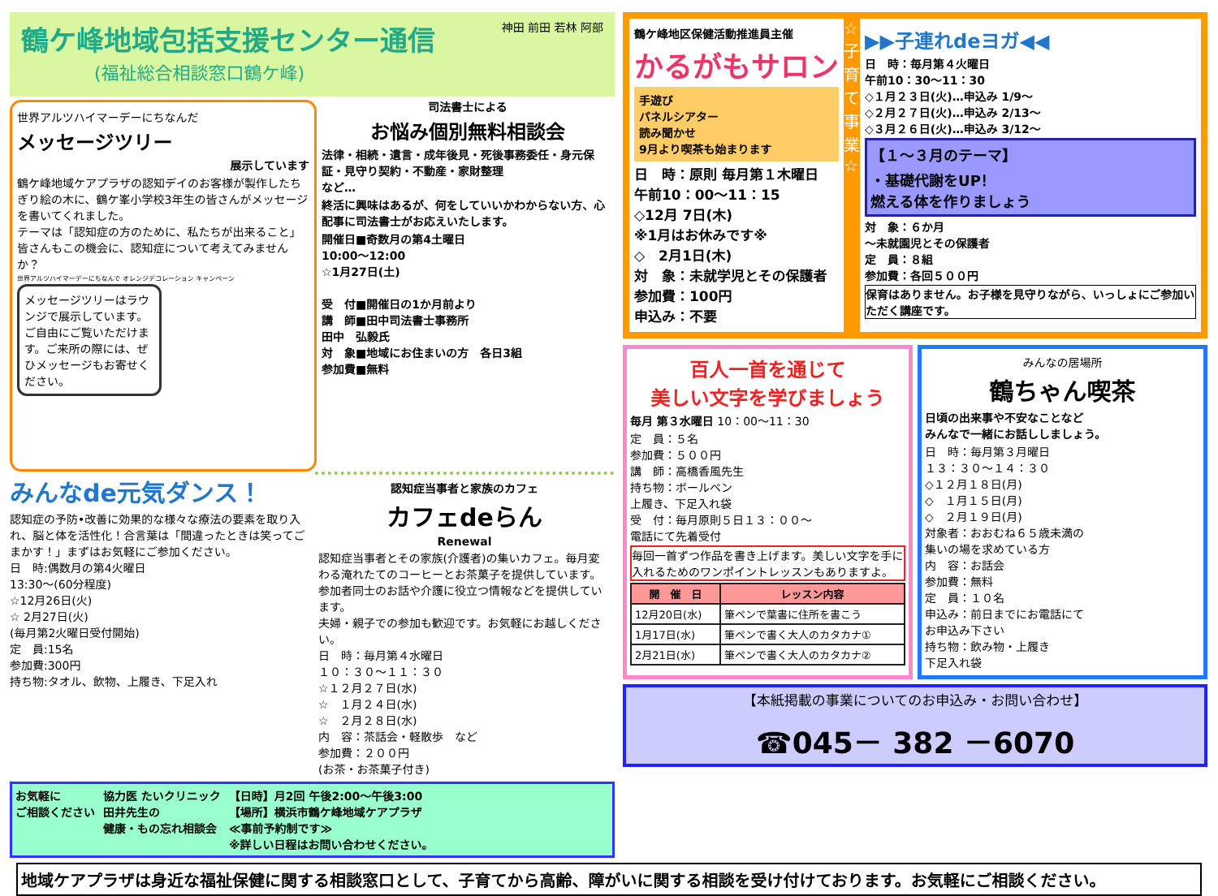鶴ケ峰地域包括支援センター通信
(福祉総合相談窓口鶴ケ峰)
神田 前田 若林 阿部
世界アルツハイマーデーにちなんだ
メッセージツリー
展示しています
鶴ケ峰地域ケアプラザの認知デイのお客様が製作したちぎり絵の木に、鶴ケ峯小学校3年生の皆さんがメッセージを書いてくれました。
テーマは「認知症の方のために、私たちが出来ること」皆さんもこの機会に、認知症について考えてみませんか？
世界アルツハイマーデーにちなんで オレンジデコレーション キャンペーン
メッセージツリーはラウンジで展示しています。ご自由にご覧いただけます。ご来所の際には、ぜひメッセージもお寄せください。
司法書士による
お悩み個別無料相談会
法律・相続・遺言・成年後見・死後事務委任・身元保証・見守り契約・不動産・家財整理
など…
終活に興味はあるが、何をしていいかわからない方、心配事に司法書士がお応えいたします。
開催日■奇数月の第4土曜日
10:00～12:00
☆1月27日(土)
受　付■開催日の1か月前より
講　師■田中司法書士事務所
田中　弘毅氏
対　象■地域にお住まいの方　各日3組
参加費■無料
みんなde元気ダンス！
認知症の予防•改善に効果的な様々な療法の要素を取り入れ、脳と体を活性化！合言葉は「間違ったときは笑ってごまかす！」まずはお気軽にご参加ください。
日　時:偶数月の第4火曜日
13:30～(60分程度)
☆12月26日(火)
☆ 2月27日(火)
(毎月第2火曜日受付開始)
定　員:15名
参加費:300円
持ち物:タオル、飲物、上履き、下足入れ
認知症当事者と家族のカフェ
カフェdeらん
Renewal
認知症当事者とその家族(介護者)の集いカフェ。毎月変わる淹れたてのコーヒーとお茶菓子を提供しています。参加者同士のお話や介護に役立つ情報などを提供しています。
夫婦・親子での参加も歓迎です。お気軽にお越しください。
日　時：毎月第４水曜日
１０：３０～１１：３０
☆１２月２７日(水)
☆　１月２４日(水)
☆　２月２８日(水)
内　容：茶話会・軽散歩　など
参加費：２００円
(お茶・お茶菓子付き)
お気軽に
ご相談ください
協力医 たいクリニック
田井先生の
健康・もの忘れ相談会
【日時】月2回 午後2:00～午後3:00
【場所】横浜市鶴ケ峰地域ケアプラザ
≪事前予約制です≫
※詳しい日程はお問い合わせください。
鶴ケ峰地区保健活動推進員主催
かるがもサロン
手遊び
パネルシアター
読み聞かせ
9月より喫茶も始まります
日　時：原則 毎月第１木曜日
午前10：00～11：15
◇12月 7日(木)
※1月はお休みです※
◇　2月1日(木)
対　象：未就学児とその保護者
参加費：100円
申込み：不要
☆子育て事業☆
▶▶子連れdeヨガ◀◀
日　時：毎月第４火曜日
午前10：30～11：30
◇１月２３日(火)…申込み 1/9～
◇２月２７日(火)…申込み 2/13～
◇３月２６日(火)…申込み 3/12～
【１～３月のテーマ】
・基礎代謝をUP！
燃える体を作りましょう
対　象：６か月
～未就園児とその保護者
定　員：８組
参加費：各回５００円
保育はありません。お子様を見守りながら、いっしょにご参加いただく講座です。
百人一首を通じて
美しい文字を学びましょう
毎月 第３水曜日 10：00～11：30
定　員：５名
参加費：５００円
講　師：高橋香風先生
持ち物：ボールペン
上履き、下足入れ袋
受　付：毎月原則５日１３：００～
電話にて先着受付
毎回一首ずつ作品を書き上げます。美しい文字を手に入れるためのワンポイントレッスンもありますよ。
| 開 催 日 | レッスン内容 |
| --- | --- |
| 12月20日(水) | 筆ペンで葉書に住所を書こう |
| 1月17日(水) | 筆ペンで書く大人のカタカナ① |
| 2月21日(水) | 筆ペンで書く大人のカタカナ② |
みんなの居場所
鶴ちゃん喫茶
日頃の出来事や不安なことなど
みんなで一緒にお話ししましょう。
日　時：毎月第３月曜日
１３：３０～１４：３０
◇１２月１８日(月)
◇　１月１５日(月)
◇　２月１９日(月)
対象者：おおむね６５歳未満の
集いの場を求めている方
内　容：お話会
参加費：無料
定　員：１０名
申込み：前日までにお電話にて
お申込み下さい
持ち物：飲み物・上履き
下足入れ袋
【本紙掲載の事業についてのお申込み・お問い合わせ】
☎045－ 382 －6070
地域ケアプラザは身近な福祉保健に関する相談窓口として、子育てから高齢、障がいに関する相談を受け付けております。お気軽にご相談ください。